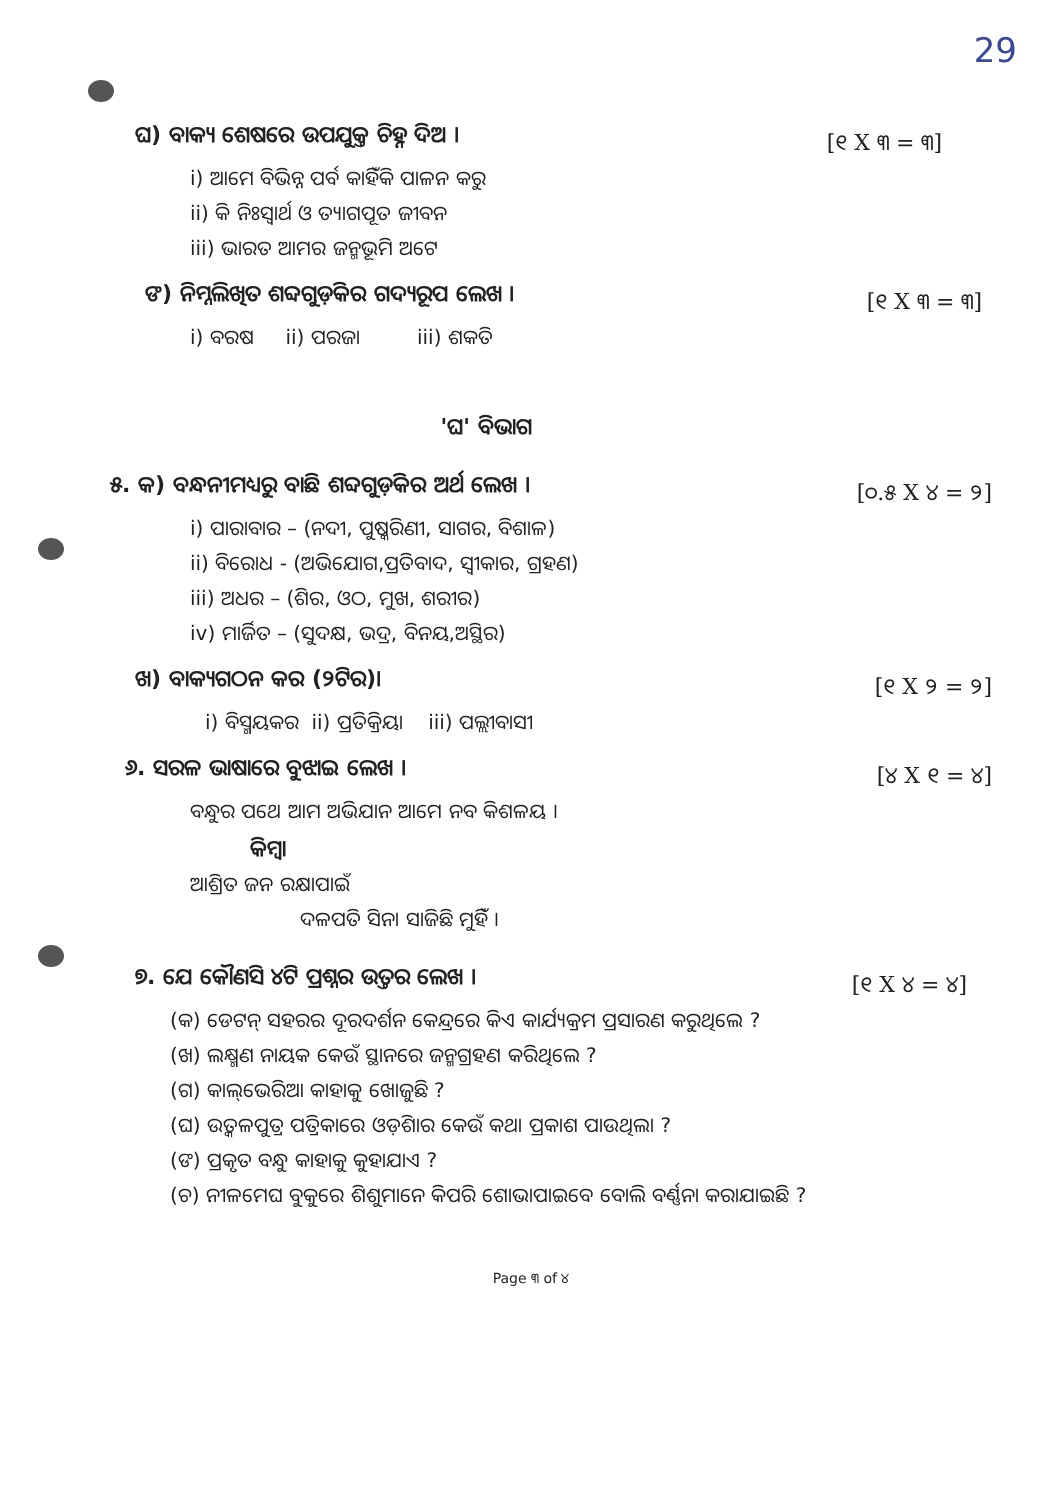29
ଘ) ବାକ୍ୟ ଶେଷରେ ଉପଯୁକ୍ତ ଚିହ୍ନ ଦିଅ ।
[୧ X ୩ = ୩]
i) ଆମେ ବିଭିନ୍ନ ପର୍ବ କାହିଁକି ପାଳନ କରୁ
ii) କି ନିଃସ୍ୱାର୍ଥ ଓ ତ୍ୟାଗପୂତ ଜୀବନ
iii) ଭାରତ ଆମର ଜନ୍ମଭୂମି ଅଟେ
ଙ) ନିମ୍ନଲିଖିତ ଶବ୍ଦଗୁଡ଼ିକର ଗଦ୍ୟରୂପ ଲେଖ ।
[୧ X ୩ = ୩]
i) ବରଷ ii) ପରଜା iii) ଶକତି
'ଘ' ବିଭାଗ
୫. କ) ବନ୍ଧନୀମଧ୍ୟରୁ ବାଛି ଶବ୍ଦଗୁଡ଼ିକର ଅର୍ଥ ଲେଖ ।
[୦.୫ X ୪ = ୨]
i) ପାରାବାର – (ନଦୀ, ପୁଷ୍କରିଣୀ, ସାଗର, ବିଶାଳ)
ii) ବିରୋଧ - (ଅଭିଯୋଗ,ପ୍ରତିବାଦ, ସ୍ୱୀକାର, ଗ୍ରହଣ)
iii) ଅଧର – (ଶିର, ଓଠ, ମୁଖ, ଶରୀର)
iv) ମାର୍ଜିତ – (ସୁଦକ୍ଷ, ଭଦ୍ର, ବିନୟ,ଅସ୍ଥିର)
ଖ) ବାକ୍ୟଗଠନ କର (୨ଟିର)।
[୧ X ୨ = ୨]
i) ବିସ୍ମୟକର ii) ପ୍ରତିକ୍ରିୟା iii) ପଲ୍ଲୀବାସୀ
୬. ସରଳ ଭାଷାରେ ବୁଝାଇ ଲେଖ ।
[୪ X ୧ = ୪]
ବନ୍ଧୁର ପଥେ ଆମ ଅଭିଯାନ ଆମେ ନବ କିଶଳୟ ।
କିମ୍ବା
ଆଶ୍ରିତ ଜନ ରକ୍ଷାପାଇଁ
ଦଳପତି ସିନା ସାଜିଛି ମୁହିଁ ।
୭. ଯେ କୌଣସି ୪ଟି ପ୍ରଶ୍ନର ଉତ୍ତର ଲେଖ ।
[୧ X ୪ = ୪]
(କ) ଡେଟନ୍ ସହରର ଦୂରଦର୍ଶନ କେନ୍ଦ୍ରରେ କିଏ କାର୍ଯ୍ୟକ୍ରମ ପ୍ରସାରଣ କରୁଥିଲେ ?
(ଖ) ଲକ୍ଷ୍ମଣ ନାୟକ କେଉଁ ସ୍ଥାନରେ ଜନ୍ମଗ୍ରହଣ କରିଥିଲେ ?
(ଗ) କାଲ୍‌ଭେରିଆ କାହାକୁ ଖୋଜୁଛି ?
(ଘ) ଉତ୍କଳପୁତ୍ର ପତ୍ରିକାରେ ଓଡ଼ିଶାର କେଉଁ କଥା ପ୍ରକାଶ ପାଉଥିଲା ?
(ଙ) ପ୍ରକୃତ ବନ୍ଧୁ କାହାକୁ କୁହାଯାଏ ?
(ଚ) ନୀଳମେଘ ବୁକୁରେ ଶିଶୁମାନେ କିପରି ଶୋଭାପାଇବେ ବୋଲି ବର୍ଣ୍ଣନା କରାଯାଇଛି ?
Page ୩ of ୪